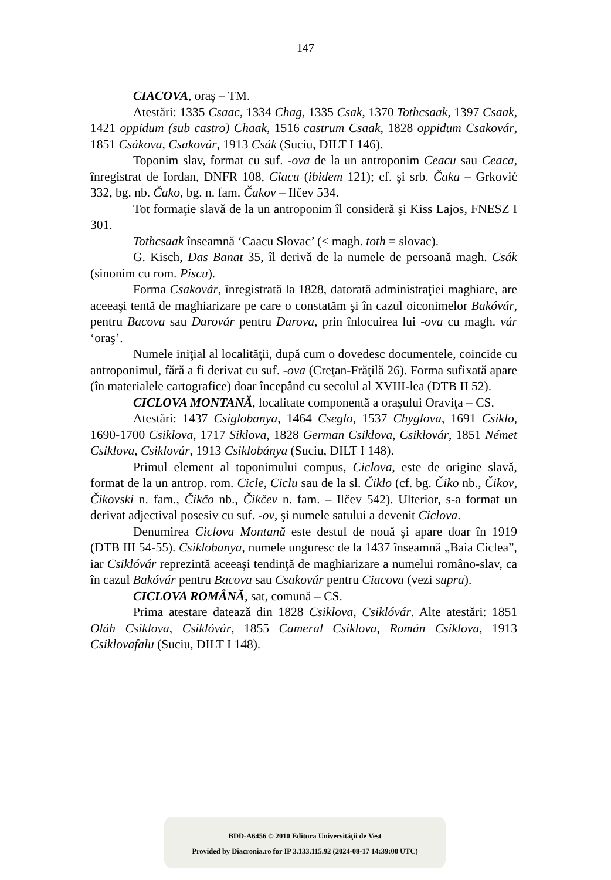147
CIACOVA, oraş – TM.
Atestări: 1335 Csaac, 1334 Chag, 1335 Csak, 1370 Tothcsaak, 1397 Csaak, 1421 oppidum (sub castro) Chaak, 1516 castrum Csaak, 1828 oppidum Csakovár, 1851 Csákova, Csakovár, 1913 Csák (Suciu, DILT I 146).
Toponim slav, format cu suf. -ova de la un antroponim Ceacu sau Ceaca, înregistrat de Iordan, DNFR 108, Ciacu (ibidem 121); cf. şi srb. Čaka – Grković 332, bg. nb. Čako, bg. n. fam. Čakov – Ilčev 534.
Tot formaţie slavă de la un antroponim îl consideră şi Kiss Lajos, FNESZ I 301.
Tothcsaak înseamnă ‘Caacu Slovac’ (< magh. toth = slovac).
G. Kisch, Das Banat 35, îl derivă de la numele de persoană magh. Csák (sinonim cu rom. Piscu).
Forma Csakovár, înregistrată la 1828, datorată administraţiei maghiare, are aceeaşi tentă de maghiarizare pe care o constatăm şi în cazul oiconimelor Bakóvár, pentru Bacova sau Darovár pentru Darova, prin înlocuirea lui -ova cu magh. vár ‘oraş’.
Numele iniţial al localităţii, după cum o dovedesc documentele, coincide cu antroponimul, fără a fi derivat cu suf. -ova (Creţan-Frăţilă 26). Forma sufixată apare (în materialele cartografice) doar începând cu secolul al XVIII-lea (DTB II 52).
CICLOVA MONTANĂ, localitate componentă a oraşului Oraviţa – CS.
Atestări: 1437 Csiglobanya, 1464 Cseglo, 1537 Chyglova, 1691 Csiklo, 1690-1700 Csiklova, 1717 Siklova, 1828 German Csiklova, Csiklovár, 1851 Német Csiklova, Csiklovár, 1913 Csiklobánya (Suciu, DILT I 148).
Primul element al toponimului compus, Ciclova, este de origine slavă, format de la un antrop. rom. Cicle, Ciclu sau de la sl. Čiklo (cf. bg. Čiko nb., Čikov, Čikovski n. fam., Čikčo nb., Čikčev n. fam. – Ilčev 542). Ulterior, s-a format un derivat adjectival posesiv cu suf. -ov, şi numele satului a devenit Ciclova.
Denumirea Ciclova Montană este destul de nouă şi apare doar în 1919 (DTB III 54-55). Csiklobanya, numele unguresc de la 1437 înseamnă „Baia Ciclea”, iar Csiklóvár reprezintă aceeaşi tendinţă de maghiarizare a numelui româno-slav, ca în cazul Bakóvár pentru Bacova sau Csakovár pentru Ciacova (vezi supra).
CICLOVA ROMÂNĂ, sat, comună – CS.
Prima atestare datează din 1828 Csiklova, Csiklóvár. Alte atestări: 1851 Oláh Csiklova, Csiklóvár, 1855 Cameral Csiklova, Román Csiklova, 1913 Csiklovafalu (Suciu, DILT I 148).
BDD-A6456 © 2010 Editura Universităţii de Vest
Provided by Diacronia.ro for IP 3.133.115.92 (2024-08-17 14:39:00 UTC)